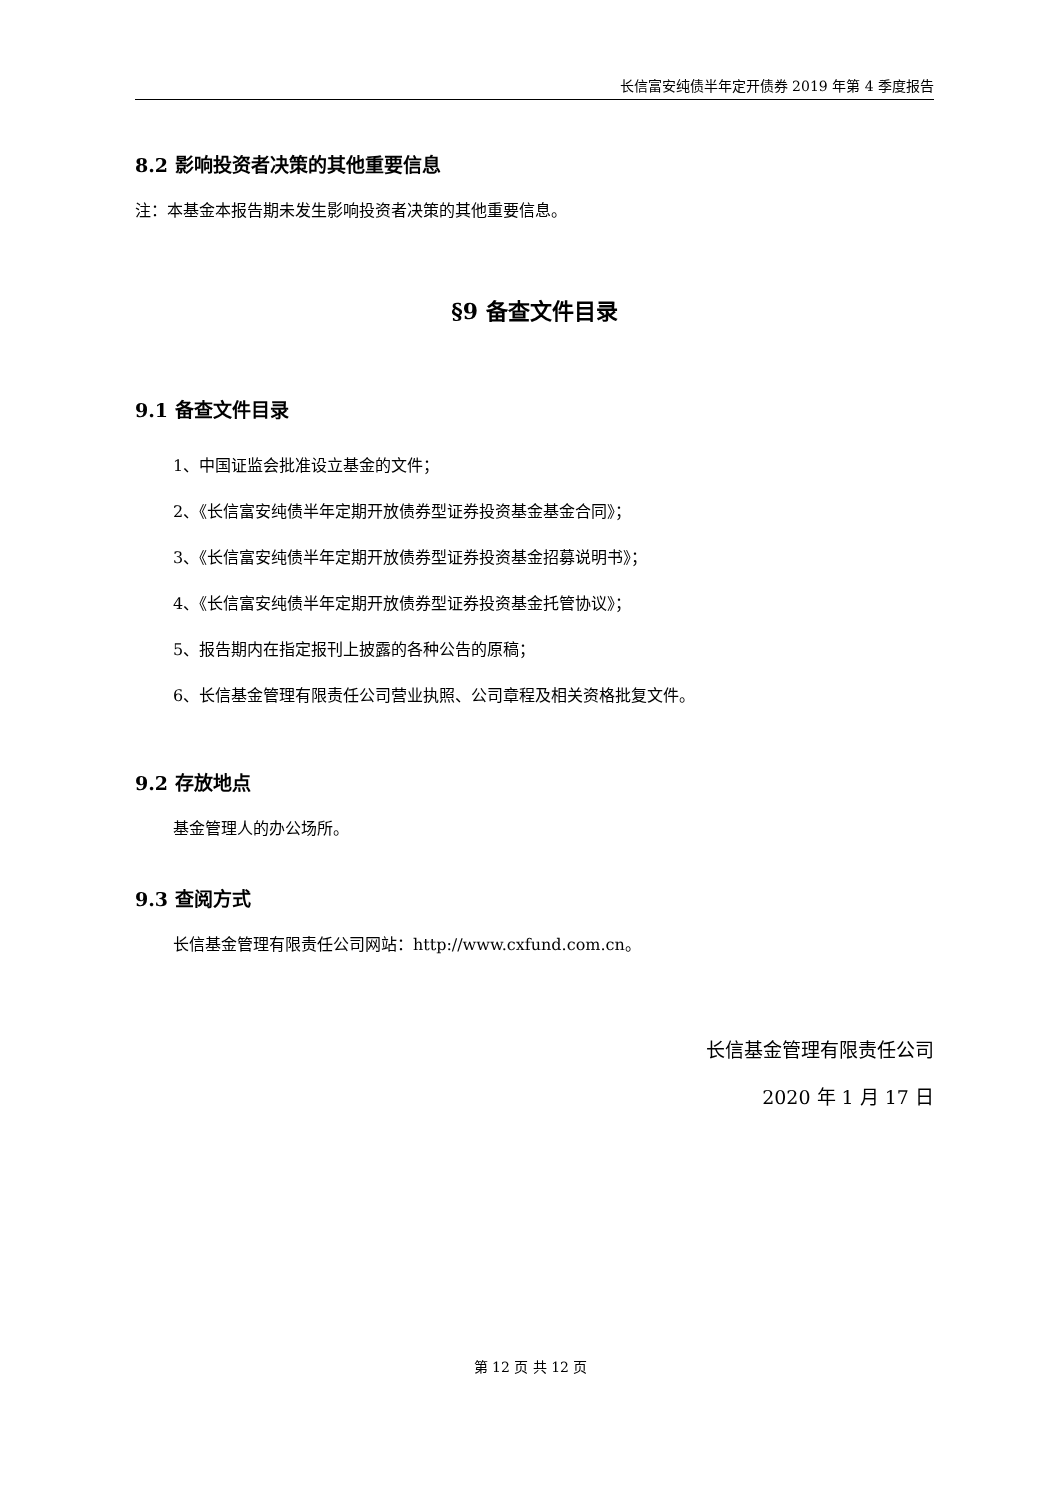长信富安纯债半年定开债券 2019 年第 4 季度报告
8.2 影响投资者决策的其他重要信息
注：本基金本报告期未发生影响投资者决策的其他重要信息。
§9 备查文件目录
9.1 备查文件目录
1、中国证监会批准设立基金的文件；
2、《长信富安纯债半年定期开放债券型证券投资基金基金合同》；
3、《长信富安纯债半年定期开放债券型证券投资基金招募说明书》；
4、《长信富安纯债半年定期开放债券型证券投资基金托管协议》；
5、报告期内在指定报刊上披露的各种公告的原稿；
6、长信基金管理有限责任公司营业执照、公司章程及相关资格批复文件。
9.2 存放地点
基金管理人的办公场所。
9.3 查阅方式
长信基金管理有限责任公司网站：http://www.cxfund.com.cn。
长信基金管理有限责任公司
2020 年 1 月 17 日
第 12 页 共 12 页